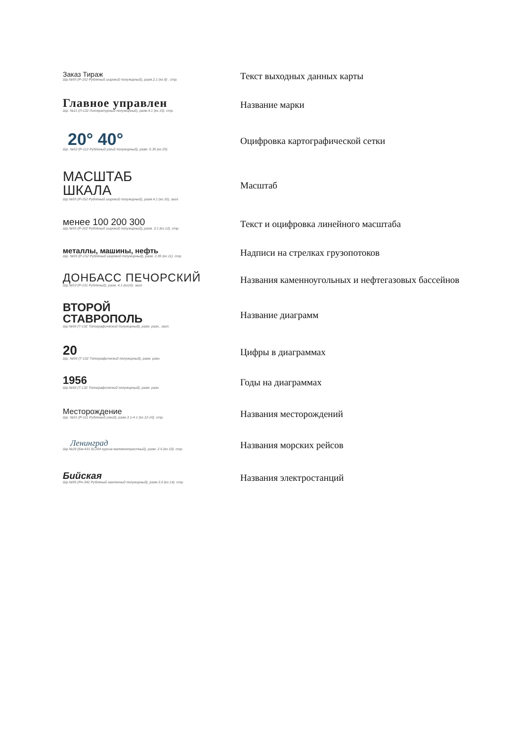| Заказ Тираж Шр.№55 (Р-152 Рубленый широкий полужирный), разм.2,1 (кг.8) . стр. | Текст выходных данных карты |
| Главное управлен Шр. №11 (Л-132 Литературный полужирный), разм.4.1 (кг.16). стр. | Название марки |
| 20° 40° Шр. №52 (Р-112 Рубленый узкий полужирный), разм. 6.35 (кг.25) | Оцифровка картографической сетки |
| МАСШТАБ ШКАЛА Шр.№55 (Р-152 Рубленый широкий полужирный), разм.4.1 (кг.16), загл. | Масштаб |
| менее 100 200 300 Шр.№55 (Р-152 Рубленый широкий полужирный), разм. 3.1 (кг.12), стр. | Текст и оцифровка линейного масштаба |
| металлы, машины, нефть Шр. №55 (Р-152 Рубленый широкий полужирный), разм. 2.85 (кг.11). стр. | Надписи на стрелках грузопотоков |
| ДОНБАСС ПЕЧОРСКИЙ Шр.№53 (Р-131 Рубленый), разм. 4,1 (кг16). загл. | Названия каменноугольных и нефтегазовых бассейнов |
| ВТОРОЙ СТАВРОПОЛЬ Шр.№56 (Т-132 Топографический полужирный), разм. разн., загл. | Название диаграмм |
| 20 Шр. №56 (Т-132 Топографический полужирный), разм. разн. | Цифры в диаграммах |
| 1956 Шр.№56 (Т-132 Топографический полужирный), разм. разн. | Годы на диаграммах |
| Месторождение Шр. №51 (Р-111 Рубленый узкий), разм.3.1-4.1 (кг.12-16). стр. | Названия месторождений |
| Ленинград Шр.№28 (Бм-431 БСАМ курсив малоконтрастный), разм. 2.6 (кг.10). стр. | Названия морских рейсов |
| Бийская Шр.№95 (Рн-342 Рубленый наклонный полужирный), разм.3.6 (кг.14). стр. | Названия электростанций |